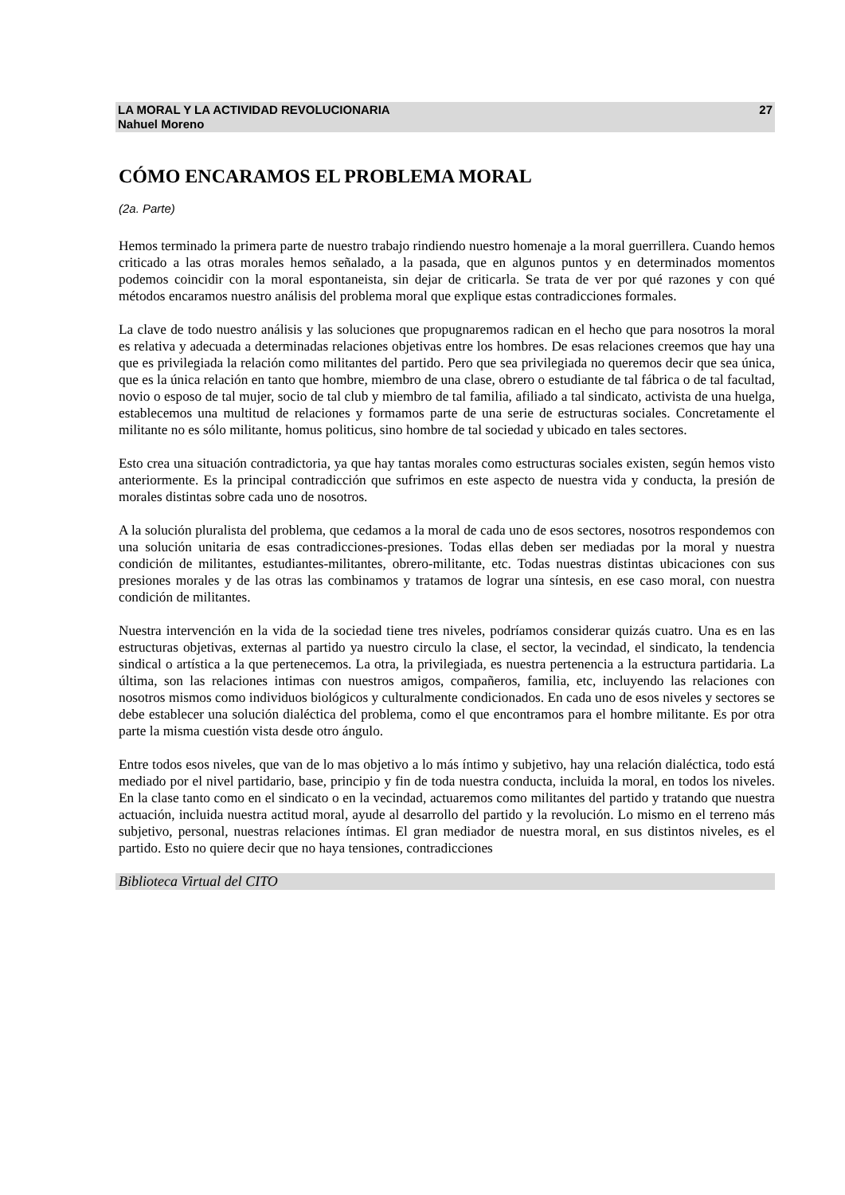LA MORAL Y LA ACTIVIDAD REVOLUCIONARIA
Nahuel Moreno 27
CÓMO ENCARAMOS EL PROBLEMA MORAL
(2a. Parte)
Hemos terminado la primera parte de nuestro trabajo rindiendo nuestro homenaje a la moral guerrillera. Cuando hemos criticado a las otras morales hemos señalado, a la pasada, que en algunos puntos y en determinados momentos podemos coincidir con la moral espontaneista, sin dejar de criticarla. Se trata de ver por qué razones y con qué métodos encaramos nuestro análisis del problema moral que explique estas contradicciones formales.
La clave de todo nuestro análisis y las soluciones que propugnaremos radican en el hecho que para nosotros la moral es relativa y adecuada a determinadas relaciones objetivas entre los hombres. De esas relaciones creemos que hay una que es privilegiada la relación como militantes del partido. Pero que sea privilegiada no queremos decir que sea única, que es la única relación en tanto que hombre, miembro de una clase, obrero o estudiante de tal fábrica o de tal facultad, novio o esposo de tal mujer, socio de tal club y miembro de tal familia, afiliado a tal sindicato, activista de una huelga, establecemos una multitud de relaciones y formamos parte de una serie de estructuras sociales. Concretamente el militante no es sólo militante, homus politicus, sino hombre de tal sociedad y ubicado en tales sectores.
Esto crea una situación contradictoria, ya que hay tantas morales como estructuras sociales existen, según hemos visto anteriormente. Es la principal contradicción que sufrimos en este aspecto de nuestra vida y conducta, la presión de morales distintas sobre cada uno de nosotros.
A la solución pluralista del problema, que cedamos a la moral de cada uno de esos sectores, nosotros respondemos con una solución unitaria de esas contradicciones-presiones. Todas ellas deben ser mediadas por la moral y nuestra condición de militantes, estudiantes-militantes, obrero-militante, etc. Todas nuestras distintas ubicaciones con sus presiones morales y de las otras las combinamos y tratamos de lograr una síntesis, en ese caso moral, con nuestra condición de militantes.
Nuestra intervención en la vida de la sociedad tiene tres niveles, podríamos considerar quizás cuatro. Una es en las estructuras objetivas, externas al partido ya nuestro circulo la clase, el sector, la vecindad, el sindicato, la tendencia sindical o artística a la que pertenecemos. La otra, la privilegiada, es nuestra pertenencia a la estructura partidaria. La última, son las relaciones intimas con nuestros amigos, compañeros, familia, etc, incluyendo las relaciones con nosotros mismos como individuos biológicos y culturalmente condicionados. En cada uno de esos niveles y sectores se debe establecer una solución dialéctica del problema, como el que encontramos para el hombre militante. Es por otra parte la misma cuestión vista desde otro ángulo.
Entre todos esos niveles, que van de lo mas objetivo a lo más íntimo y subjetivo, hay una relación dialéctica, todo está mediado por el nivel partidario, base, principio y fin de toda nuestra conducta, incluida la moral, en todos los niveles. En la clase tanto como en el sindicato o en la vecindad, actuaremos como militantes del partido y tratando que nuestra actuación, incluida nuestra actitud moral, ayude al desarrollo del partido y la revolución. Lo mismo en el terreno más subjetivo, personal, nuestras relaciones íntimas. El gran mediador de nuestra moral, en sus distintos niveles, es el partido. Esto no quiere decir que no haya tensiones, contradicciones
Biblioteca Virtual del CITO